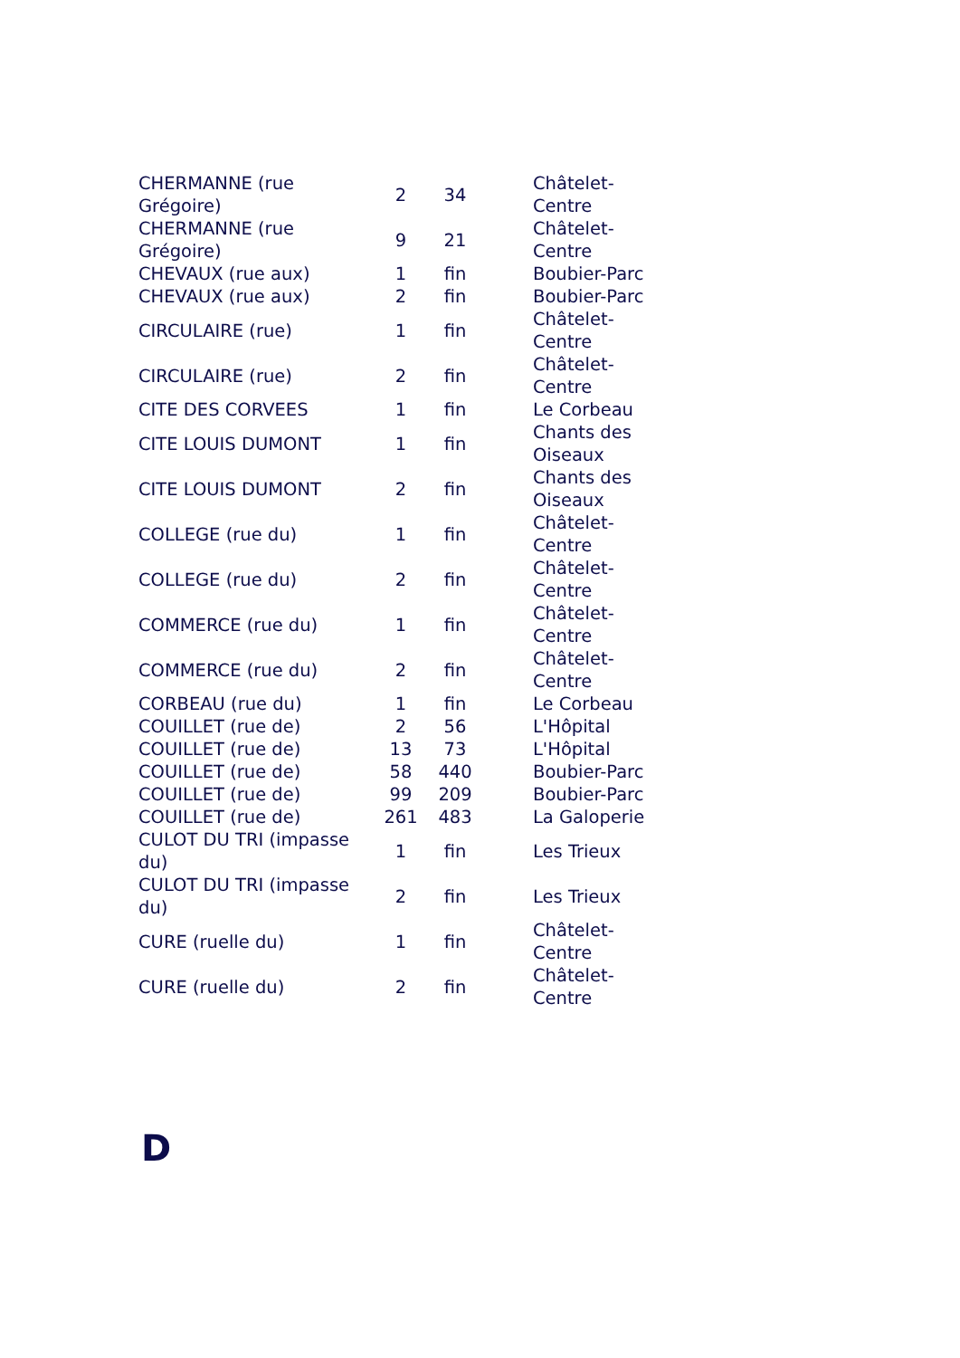| CHERMANNE (rue Grégoire) | 2 | 34 | Châtelet-Centre |
| CHERMANNE (rue Grégoire) | 9 | 21 | Châtelet-Centre |
| CHEVAUX (rue aux) | 1 | fin | Boubier-Parc |
| CHEVAUX (rue aux) | 2 | fin | Boubier-Parc |
| CIRCULAIRE (rue) | 1 | fin | Châtelet-Centre |
| CIRCULAIRE (rue) | 2 | fin | Châtelet-Centre |
| CITE DES CORVEES | 1 | fin | Le Corbeau |
| CITE LOUIS DUMONT | 1 | fin | Chants des Oiseaux |
| CITE LOUIS DUMONT | 2 | fin | Chants des Oiseaux |
| COLLEGE (rue du) | 1 | fin | Châtelet-Centre |
| COLLEGE (rue du) | 2 | fin | Châtelet-Centre |
| COMMERCE (rue du) | 1 | fin | Châtelet-Centre |
| COMMERCE (rue du) | 2 | fin | Châtelet-Centre |
| CORBEAU (rue du) | 1 | fin | Le Corbeau |
| COUILLET (rue de) | 2 | 56 | L'Hôpital |
| COUILLET (rue de) | 13 | 73 | L'Hôpital |
| COUILLET (rue de) | 58 | 440 | Boubier-Parc |
| COUILLET (rue de) | 99 | 209 | Boubier-Parc |
| COUILLET (rue de) | 261 | 483 | La Galoperie |
| CULOT DU TRI (impasse du) | 1 | fin | Les Trieux |
| CULOT DU TRI (impasse du) | 2 | fin | Les Trieux |
| CURE (ruelle du) | 1 | fin | Châtelet-Centre |
| CURE (ruelle du) | 2 | fin | Châtelet-Centre |
D